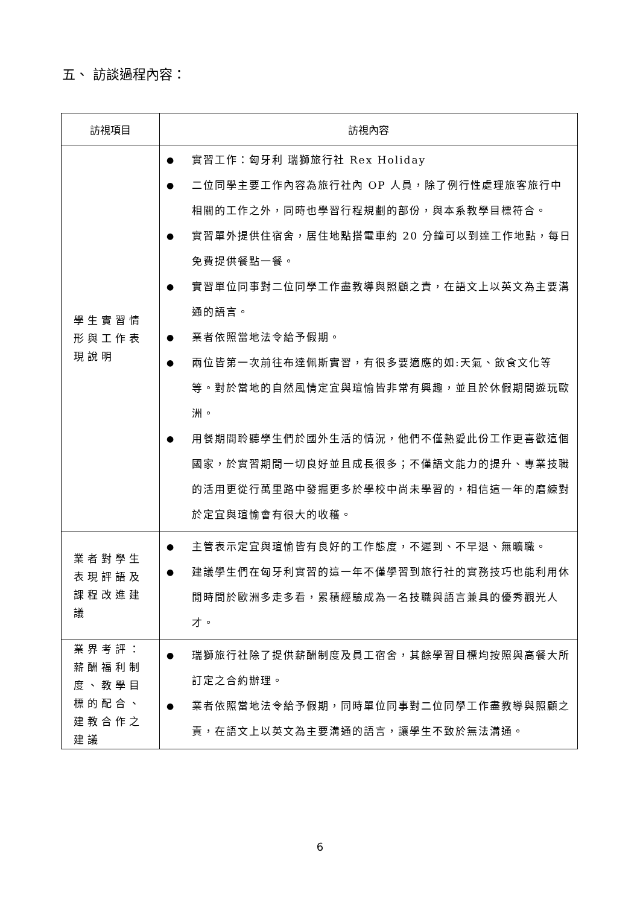五、 訪談過程內容：
| 訪視項目 | 訪視內容 |
| --- | --- |
| 學生實習情形與工作表現說明 | ● 實習工作：匈牙利 瑞獅旅行社 Rex Holiday ● 二位同學主要工作內容為旅行社內 OP 人員，除了例行性處理旅客旅行中相關的工作之外，同時也學習行程規劃的部份，與本系教學目標符合。 ● 實習單外提供住宿舍，居住地點搭電車約 20 分鐘可以到達工作地點，每日免費提供餐點一餐。 ● 實習單位同事對二位同學工作盡教導與照顧之責，在語文上以英文為主要溝通的語言。 ● 業者依照當地法令給予假期。 ● 兩位皆第一次前往布達佩斯實習，有很多要適應的如:天氣、飲食文化等等。對於當地的自然風情定宜與瑄愉皆非常有興趣，並且於休假期間遊玩歐洲。 ● 用餐期間聆聽學生們於國外生活的情況，他們不僅熱愛此份工作更喜歡這個國家，於實習期間一切良好並且成長很多；不僅語文能力的提升、專業技職的活用更從行萬里路中發掘更多於學校中尚未學習的，相信這一年的磨練對於定宜與瑄愉會有很大的收穫。 |
| 業者對學生表現評語及課程改進建議 | ● 主管表示定宜與瑄愉皆有良好的工作態度，不遲到、不早退、無曠職。 ● 建議學生們在匈牙利實習的這一年不僅學習到旅行社的實務技巧也能利用休閒時間於歐洲多走多看，累積經驗成為一名技職與語言兼具的優秀觀光人才。 |
| 業界考評：薪酬福利制度、教學目標的配合、建教合作之建議 | ● 瑞獅旅行社除了提供薪酬制度及員工宿舍，其餘學習目標均按照與高餐大所訂定之合約辦理。 ● 業者依照當地法令給予假期，同時單位同事對二位同學工作盡教導與照顧之責，在語文上以英文為主要溝通的語言，讓學生不致於無法溝通。 |
6